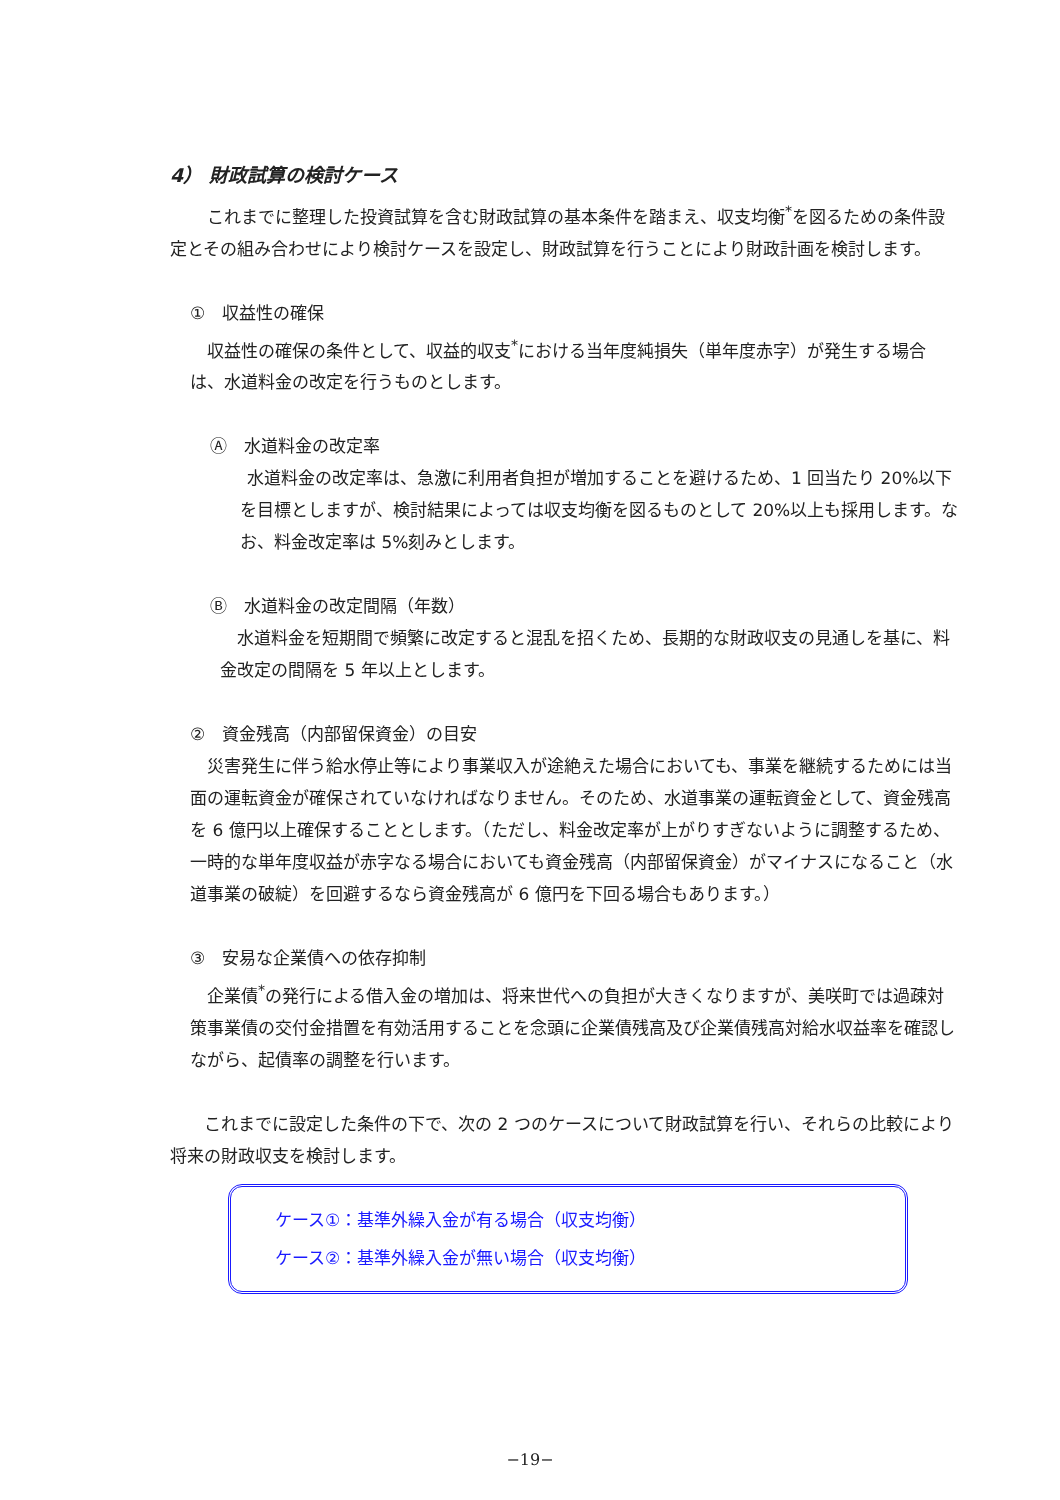4） 財政試算の検討ケース
　これまでに整理した投資試算を含む財政試算の基本条件を踏まえ、収支均衡<sup>*</sup>を図るための条件設定とその組み合わせにより検討ケースを設定し、財政試算を行うことにより財政計画を検討します。
①　収益性の確保
　収益性の確保の条件として、収益的収支<sup>*</sup>における当年度純損失（単年度赤字）が発生する場合は、水道料金の改定を行うものとします。
Ⓐ　水道料金の改定率
　水道料金の改定率は、急激に利用者負担が増加することを避けるため、1 回当たり 20%以下を目標としますが、検討結果によっては収支均衡を図るものとして 20%以上も採用します。なお、料金改定率は 5%刻みとします。
Ⓑ　水道料金の改定間隔（年数）
　水道料金を短期間で頻繁に改定すると混乱を招くため、長期的な財政収支の見通しを基に、料金改定の間隔を 5 年以上とします。
②　資金残高（内部留保資金）の目安
　災害発生に伴う給水停止等により事業収入が途絶えた場合においても、事業を継続するためには当面の運転資金が確保されていなければなりません。そのため、水道事業の運転資金として、資金残高を 6 億円以上確保することとします。（ただし、料金改定率が上がりすぎないように調整するため、一時的な単年度収益が赤字なる場合においても資金残高（内部留保資金）がマイナスになること（水道事業の破綻）を回避するなら資金残高が 6 億円を下回る場合もあります。）
③　安易な企業債への依存抑制
　企業債<sup>*</sup>の発行による借入金の増加は、将来世代への負担が大きくなりますが、美咲町では過疎対策事業債の交付金措置を有効活用することを念頭に企業債残高及び企業債残高対給水収益率を確認しながら、起債率の調整を行います。
　　これまでに設定した条件の下で、次の 2 つのケースについて財政試算を行い、それらの比較により将来の財政収支を検討します。
ケース①：基準外繰入金が有る場合（収支均衡）
ケース②：基準外繰入金が無い場合（収支均衡）
−19−